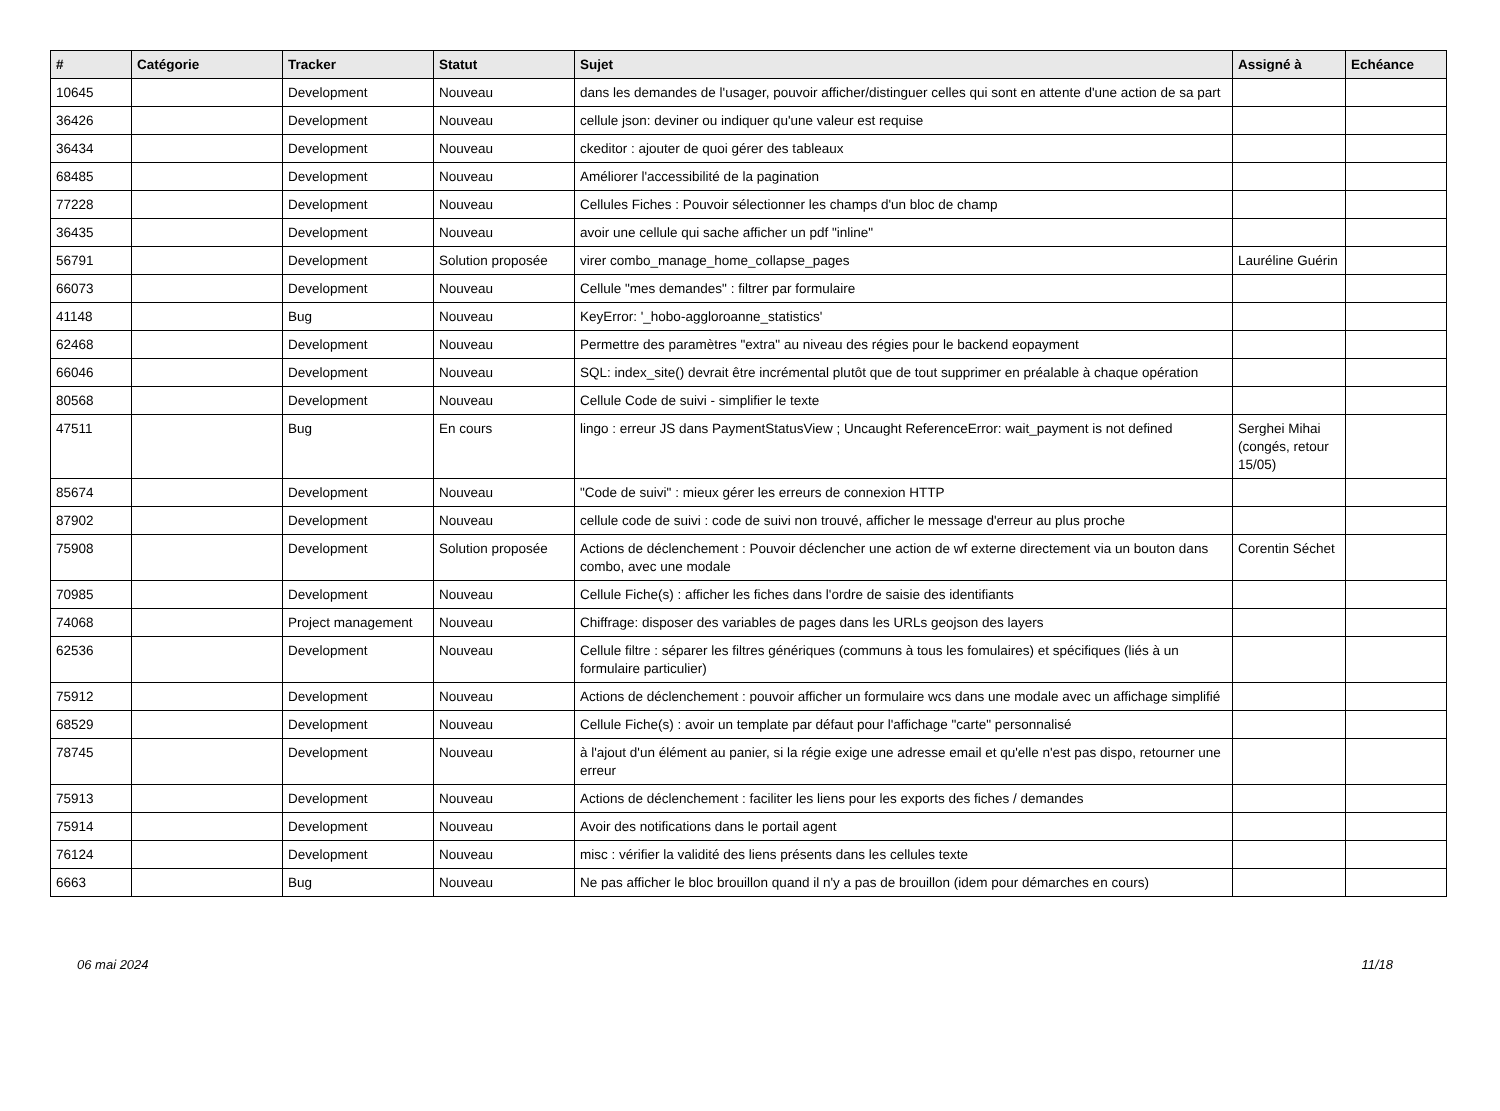| # | Catégorie | Tracker | Statut | Sujet | Assigné à | Echéance |
| --- | --- | --- | --- | --- | --- | --- |
| 10645 | | Development | Nouveau | dans les demandes de l'usager, pouvoir afficher/distinguer celles qui sont en attente d'une action de sa part | | |
| 36426 | | Development | Nouveau | cellule json: deviner ou indiquer qu'une valeur est requise | | |
| 36434 | | Development | Nouveau | ckeditor : ajouter de quoi gérer des tableaux | | |
| 68485 | | Development | Nouveau | Améliorer l'accessibilité de la pagination | | |
| 77228 | | Development | Nouveau | Cellules Fiches : Pouvoir sélectionner les champs d'un bloc de champ | | |
| 36435 | | Development | Nouveau | avoir une cellule qui sache afficher un pdf "inline" | | |
| 56791 | | Development | Solution proposée | virer combo_manage_home_collapse_pages | Lauréline Guérin | |
| 66073 | | Development | Nouveau | Cellule "mes demandes" : filtrer par formulaire | | |
| 41148 | | Bug | Nouveau | KeyError: '_hobo-aggloroanne_statistics' | | |
| 62468 | | Development | Nouveau | Permettre des paramètres "extra" au niveau des régies pour le backend eopayment | | |
| 66046 | | Development | Nouveau | SQL: index_site() devrait être incrémental plutôt que de tout supprimer en préalable à chaque opération | | |
| 80568 | | Development | Nouveau | Cellule Code de suivi - simplifier le texte | | |
| 47511 | | Bug | En cours | lingo : erreur JS dans PaymentStatusView ; Uncaught ReferenceError: wait_payment is not defined | Serghei Mihai (congés, retour 15/05) | |
| 85674 | | Development | Nouveau | "Code de suivi" : mieux gérer les erreurs de connexion HTTP | | |
| 87902 | | Development | Nouveau | cellule code de suivi : code de suivi non trouvé, afficher le message d'erreur au plus proche | | |
| 75908 | | Development | Solution proposée | Actions de déclenchement : Pouvoir déclencher une action de wf externe directement via un bouton dans combo, avec une modale | Corentin Séchet | |
| 70985 | | Development | Nouveau | Cellule Fiche(s) : afficher les fiches dans l'ordre de saisie des identifiants | | |
| 74068 | | Project management | Nouveau | Chiffrage: disposer des variables de pages dans les URLs geojson des layers | | |
| 62536 | | Development | Nouveau | Cellule filtre : séparer les filtres génériques (communs à tous les fomulaires) et spécifiques (liés à un formulaire particulier) | | |
| 75912 | | Development | Nouveau | Actions de déclenchement : pouvoir afficher un formulaire wcs dans une modale avec un affichage simplifié | | |
| 68529 | | Development | Nouveau | Cellule Fiche(s) : avoir un template par défaut pour l'affichage "carte" personnalisé | | |
| 78745 | | Development | Nouveau | à l'ajout d'un élément au panier, si la régie exige une adresse email et qu'elle n'est pas dispo, retourner une erreur | | |
| 75913 | | Development | Nouveau | Actions de déclenchement : faciliter les liens pour les exports des fiches / demandes | | |
| 75914 | | Development | Nouveau | Avoir des notifications dans le portail agent | | |
| 76124 | | Development | Nouveau | misc : vérifier la validité des liens présents dans les cellules texte | | |
| 6663 | | Bug | Nouveau | Ne pas afficher le bloc brouillon quand il n'y a pas de brouillon (idem pour démarches en cours) | | |
06 mai 2024 11/18